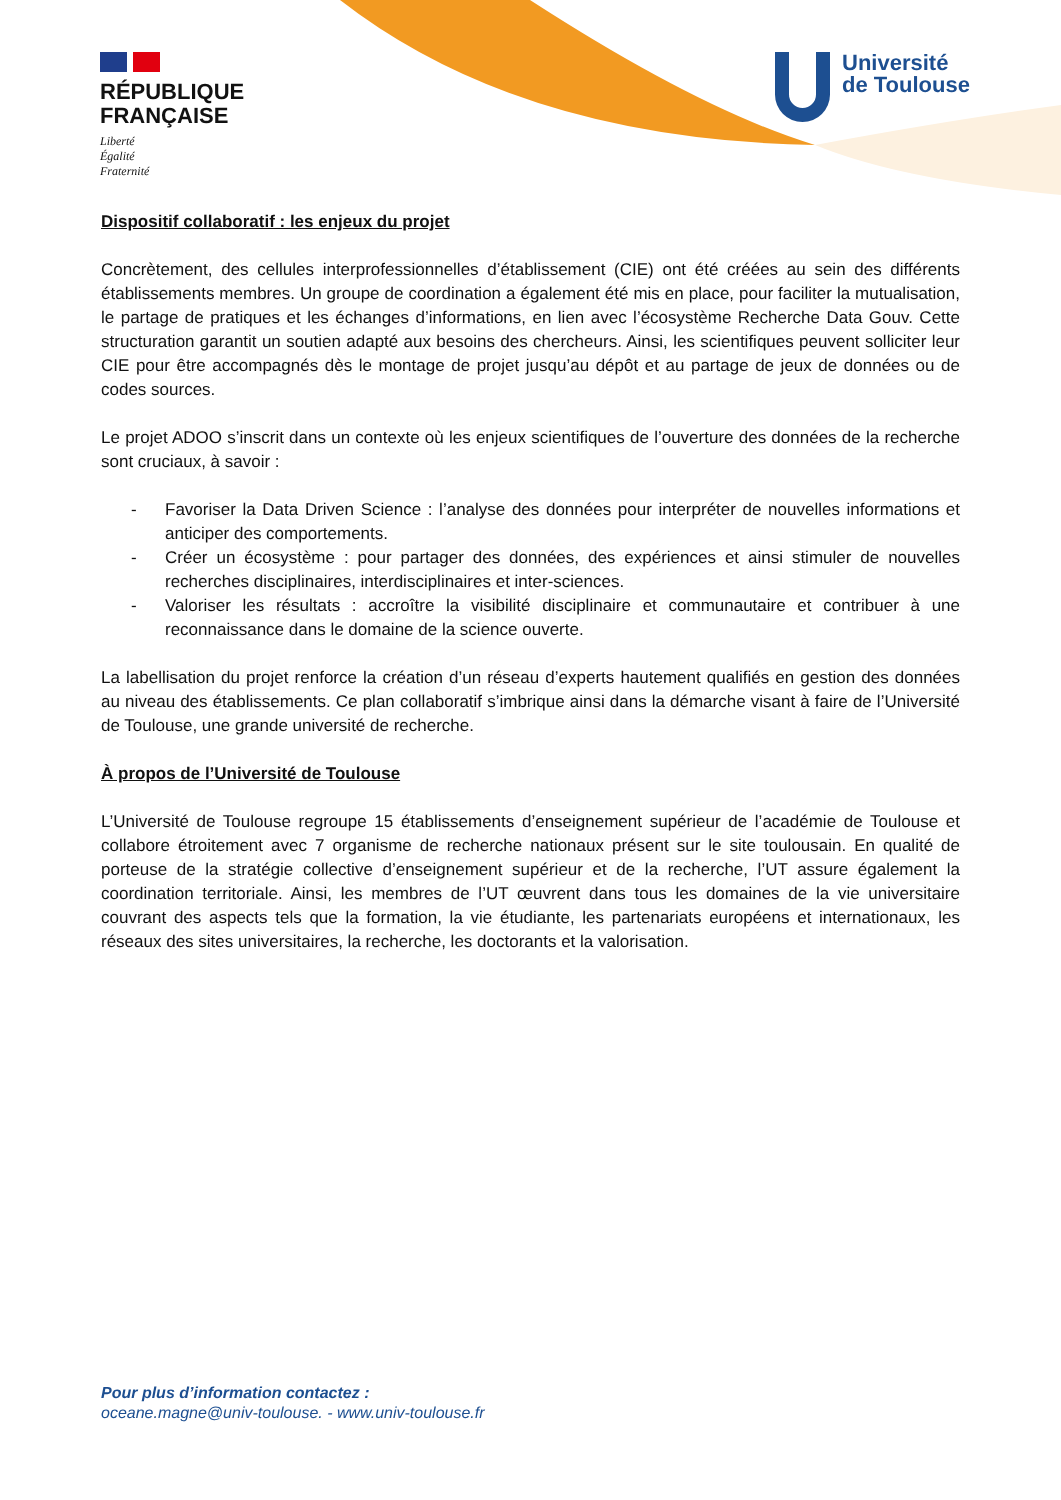RÉPUBLIQUE
FRANÇAISE
Liberté
Égalité
Fraternité
Université
de Toulouse
Dispositif collaboratif : les enjeux du projet
Concrètement, des cellules interprofessionnelles d’établissement (CIE) ont été créées au sein des différents établissements membres. Un groupe de coordination a également été mis en place, pour faciliter la mutualisation, le partage de pratiques et les échanges d’informations, en lien avec l’écosystème Recherche Data Gouv. Cette structuration garantit un soutien adapté aux besoins des chercheurs. Ainsi, les scientifiques peuvent solliciter leur CIE pour être accompagnés dès le montage de projet jusqu’au dépôt et au partage de jeux de données ou de codes sources.
Le projet ADOO s’inscrit dans un contexte où les enjeux scientifiques de l’ouverture des données de la recherche sont cruciaux, à savoir :
- Favoriser la Data Driven Science : l’analyse des données pour interpréter de nouvelles informations et anticiper des comportements.
- Créer un écosystème : pour partager des données, des expériences et ainsi stimuler de nouvelles recherches disciplinaires, interdisciplinaires et inter-sciences.
- Valoriser les résultats : accroître la visibilité disciplinaire et communautaire et contribuer à une reconnaissance dans le domaine de la science ouverte.
La labellisation du projet renforce la création d’un réseau d’experts hautement qualifiés en gestion des données au niveau des établissements. Ce plan collaboratif s’imbrique ainsi dans la démarche visant à faire de l’Université de Toulouse, une grande université de recherche.
À propos de l’Université de Toulouse
L’Université de Toulouse regroupe 15 établissements d’enseignement supérieur de l’académie de Toulouse et collabore étroitement avec 7 organisme de recherche nationaux présent sur le site toulousain. En qualité de porteuse de la stratégie collective d’enseignement supérieur et de la recherche, l’UT assure également la coordination territoriale. Ainsi, les membres de l’UT œuvrent dans tous les domaines de la vie universitaire couvrant des aspects tels que la formation, la vie étudiante, les partenariats européens et internationaux, les réseaux des sites universitaires, la recherche, les doctorants et la valorisation.
Pour plus d’information contactez :
oceane.magne@univ-toulouse. - www.univ-toulouse.fr